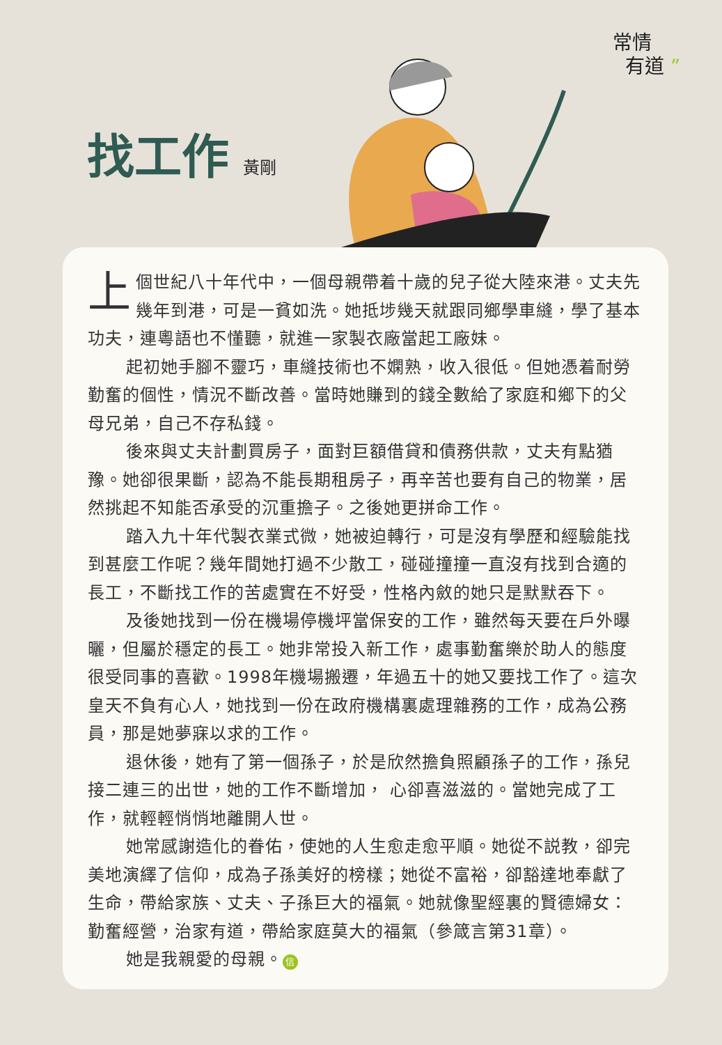常情
有道 ”
找工作 黃剛
上個世紀八十年代中，一個母親帶着十歲的兒子從大陸來港。丈夫先幾年到港，可是一貧如洗。她抵埗幾天就跟同鄉學車縫，學了基本功夫，連粵語也不懂聽，就進一家製衣廠當起工廠妹。
起初她手腳不靈巧，車縫技術也不嫻熟，收入很低。但她憑着耐勞勤奮的個性，情況不斷改善。當時她賺到的錢全數給了家庭和鄉下的父母兄弟，自己不存私錢。
後來與丈夫計劃買房子，面對巨額借貸和債務供款，丈夫有點猶豫。她卻很果斷，認為不能長期租房子，再辛苦也要有自己的物業，居然挑起不知能否承受的沉重擔子。之後她更拼命工作。
踏入九十年代製衣業式微，她被迫轉行，可是沒有學歷和經驗能找到甚麼工作呢？幾年間她打過不少散工，碰碰撞撞一直沒有找到合適的長工，不斷找工作的苦處實在不好受，性格內斂的她只是默默吞下。
及後她找到一份在機場停機坪當保安的工作，雖然每天要在戶外曝曬，但屬於穩定的長工。她非常投入新工作，處事勤奮樂於助人的態度很受同事的喜歡。1998年機場搬遷，年過五十的她又要找工作了。這次皇天不負有心人，她找到一份在政府機構裏處理雜務的工作，成為公務員，那是她夢寐以求的工作。
退休後，她有了第一個孫子，於是欣然擔負照顧孫子的工作，孫兒接二連三的出世，她的工作不斷增加， 心卻喜滋滋的。當她完成了工作，就輕輕悄悄地離開人世。
她常感謝造化的眷佑，使她的人生愈走愈平順。她從不説教，卻完美地演繹了信仰，成為子孫美好的榜樣；她從不富裕，卻豁達地奉獻了生命，帶給家族、丈夫、子孫巨大的福氣。她就像聖經裏的賢德婦女：勤奮經營，治家有道，帶給家庭莫大的福氣（參箴言第31章）。
她是我親愛的母親。 信